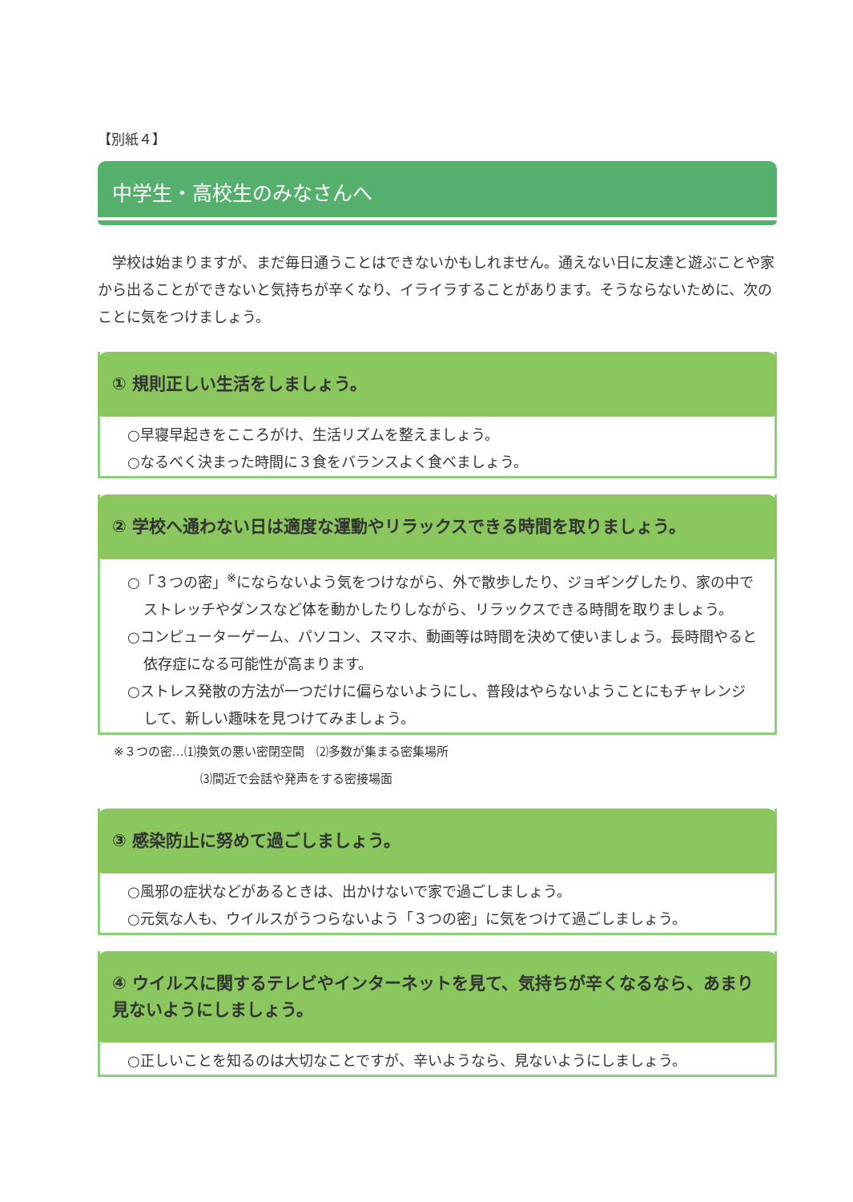【別紙４】
中学生・高校生のみなさんへ
　学校は始まりますが、まだ毎日通うことはできないかもしれません。通えない日に友達と遊ぶことや家から出ることができないと気持ちが辛くなり、イライラすることがあります。そうならないために、次のことに気をつけましょう。
① 規則正しい生活をしましょう。
○早寝早起きをこころがけ、生活リズムを整えましょう。
○なるべく決まった時間に３食をバランスよく食べましょう。
② 学校へ通わない日は適度な運動やリラックスできる時間を取りましょう。
○「３つの密」<sup>※</sup>にならないよう気をつけながら、外で散歩したり、ジョギングしたり、家の中でストレッチやダンスなど体を動かしたりしながら、リラックスできる時間を取りましょう。
○コンピューターゲーム、パソコン、スマホ、動画等は時間を決めて使いましょう。長時間やると依存症になる可能性が高まります。
○ストレス発散の方法が一つだけに偏らないようにし、普段はやらないようことにもチャレンジして、新しい趣味を見つけてみましょう。
※３つの密…⑴換気の悪い密閉空間　⑵多数が集まる密集場所
⑶間近で会話や発声をする密接場面
③ 感染防止に努めて過ごしましょう。
○風邪の症状などがあるときは、出かけないで家で過ごしましょう。
○元気な人も、ウイルスがうつらないよう「３つの密」に気をつけて過ごしましょう。
④ ウイルスに関するテレビやインターネットを見て、気持ちが辛くなるなら、あまり見ないようにしましょう。
○正しいことを知るのは大切なことですが、辛いようなら、見ないようにしましょう。